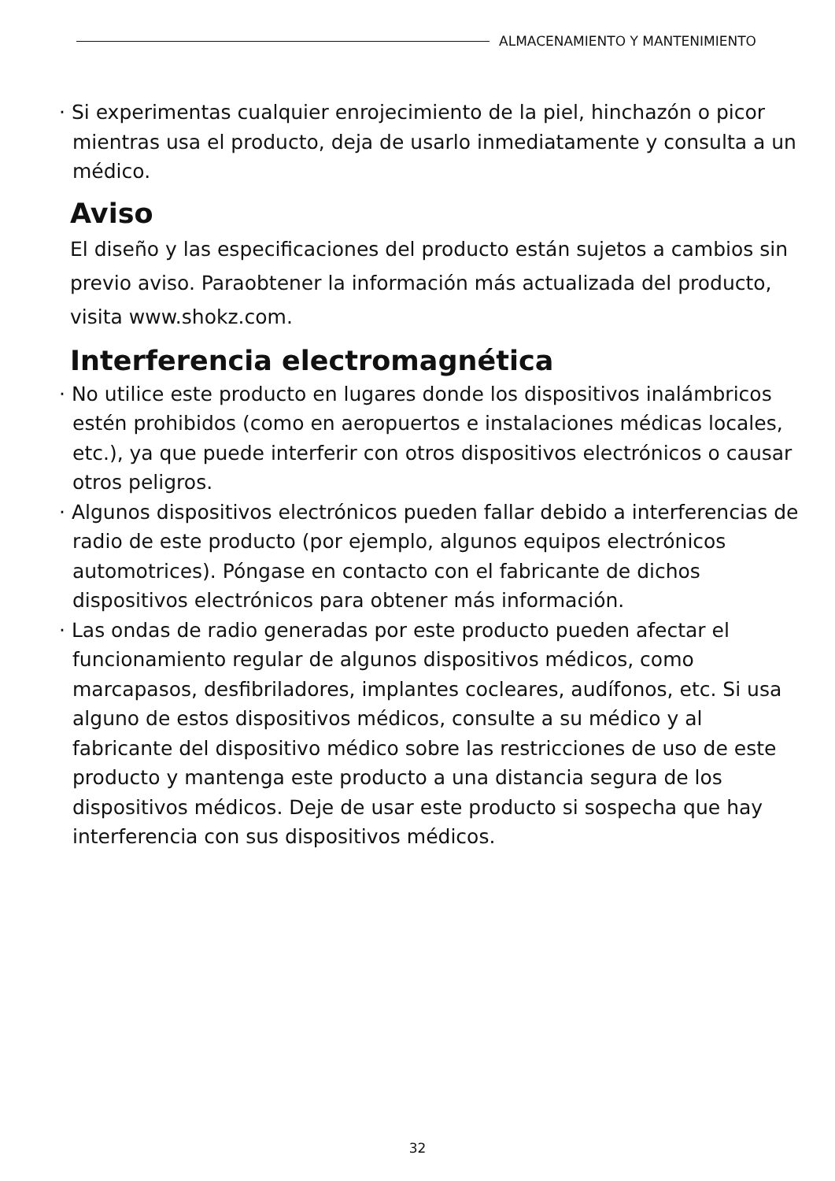ALMACENAMIENTO Y MANTENIMIENTO
· Si experimentas cualquier enrojecimiento de la piel, hinchazón o picor mientras usa el producto, deja de usarlo inmediatamente y consulta a un médico.
Aviso
El diseño y las especificaciones del producto están sujetos a cambios sin previo aviso. Paraobtener la información más actualizada del producto, visita www.shokz.com.
Interferencia electromagnética
· No utilice este producto en lugares donde los dispositivos inalámbricos estén prohibidos (como en aeropuertos e instalaciones médicas locales, etc.), ya que puede interferir con otros dispositivos electrónicos o causar otros peligros.
· Algunos dispositivos electrónicos pueden fallar debido a interferencias de radio de este producto (por ejemplo, algunos equipos electrónicos automotrices). Póngase en contacto con el fabricante de dichos dispositivos electrónicos para obtener más información.
· Las ondas de radio generadas por este producto pueden afectar el funcionamiento regular de algunos dispositivos médicos, como marcapasos, desfibriladores, implantes cocleares, audífonos, etc. Si usa alguno de estos dispositivos médicos, consulte a su médico y al fabricante del dispositivo médico sobre las restricciones de uso de este producto y mantenga este producto a una distancia segura de los dispositivos médicos. Deje de usar este producto si sospecha que hay interferencia con sus dispositivos médicos.
32